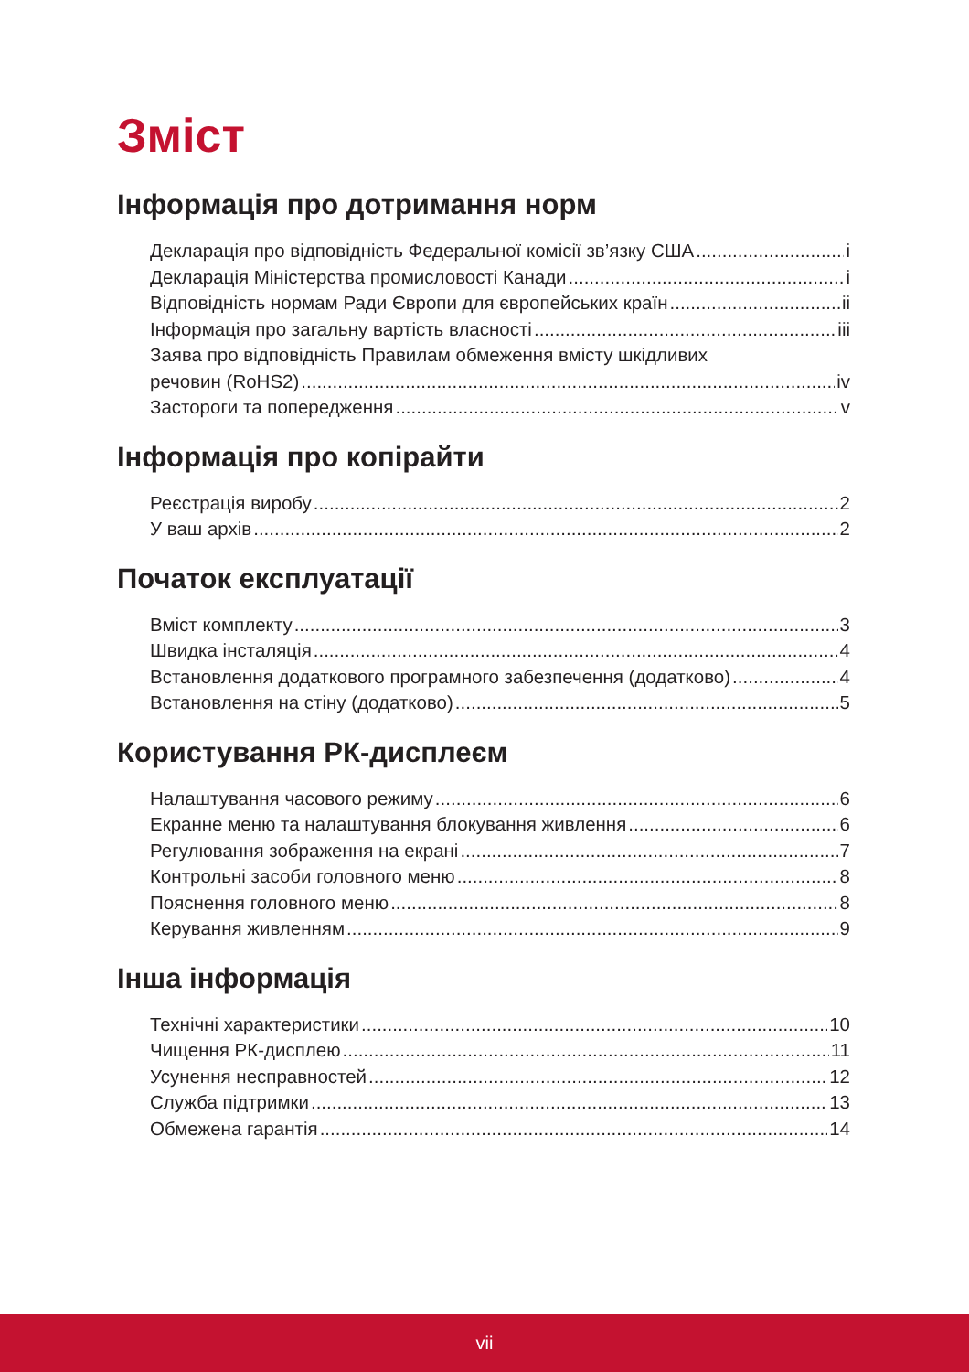Зміст
Інформація про дотримання норм
Декларація про відповідність Федеральної комісії зв’язку США i
Декларація Міністерства промисловості Канади i
Відповідність нормам Ради Європи для європейських країн ii
Інформація про загальну вартість власності iii
Заява про відповідність Правилам обмеження вмісту шкідливих
речовин (RoHS2) iv
Застороги та попередження v
Інформація про копірайти
Реєстрація виробу 2
У ваш архів 2
Початок експлуатації
Вміст комплекту 3
Швидка інсталяція 4
Встановлення додаткового програмного забезпечення (додатково) 4
Встановлення на стіну (додатково) 5
Користування РК-дисплеєм
Налаштування часового режиму 6
Екранне меню та налаштування блокування живлення 6
Регулювання зображення на екрані 7
Контрольні засоби головного меню 8
Пояснення головного меню 8
Керування живленням 9
Інша інформація
Технічні характеристики 10
Чищення РК-дисплею 11
Усунення несправностей 12
Служба підтримки 13
Обмежена гарантія 14
vii